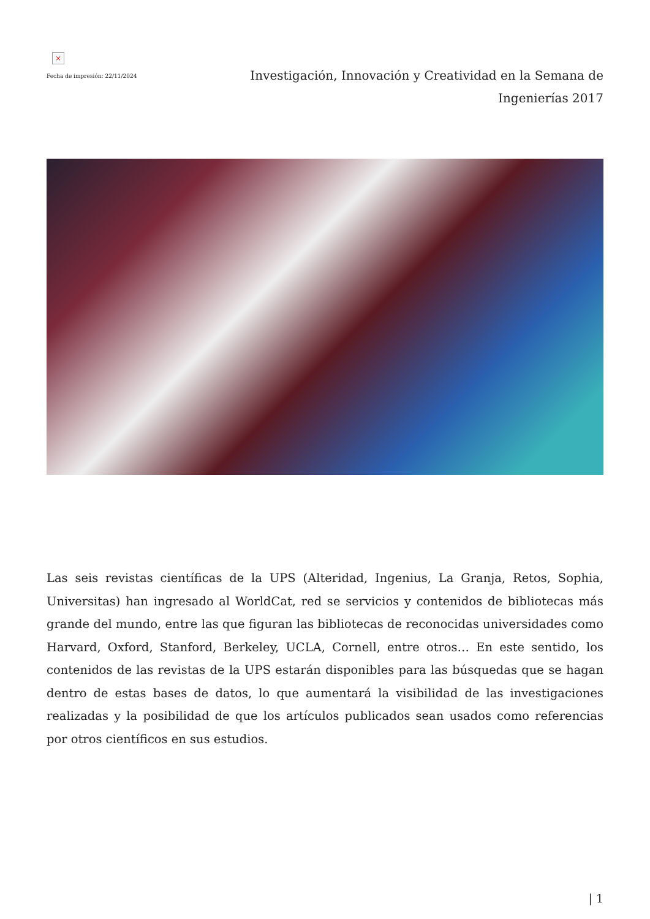×
Fecha de impresión: 22/11/2024
Investigación, Innovación y Creatividad en la Semana de Ingenierías 2017
Las seis revistas científicas de la UPS (Alteridad, Ingenius, La Granja, Retos, Sophia, Universitas) han ingresado al WorldCat, red se servicios y contenidos de bibliotecas más grande del mundo, entre las que figuran las bibliotecas de reconocidas universidades como Harvard, Oxford, Stanford, Berkeley, UCLA, Cornell, entre otros… En este sentido, los contenidos de las revistas de la UPS estarán disponibles para las búsquedas que se hagan dentro de estas bases de datos, lo que aumentará la visibilidad de las investigaciones realizadas y la posibilidad de que los artículos publicados sean usados como referencias por otros científicos en sus estudios.
| 1